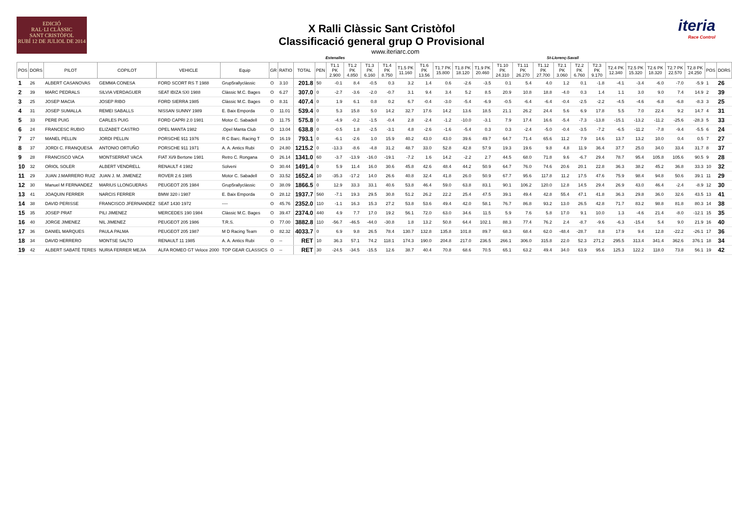EDICIÓ
RAL·LI CLÀSSIC
SANT CRISTÒFOL
RUBÍ 12 DE JULIOL DE 2014
X Ralli Clàssic Sant Cristòfol
Classificació general grup O Provisional
www.iteriarc.com
iteria
Race Control
Estenalles St-Llorenç-Savall
| POS | DORS | PILOT | COPILOT | VEHICLE | Equip | GR | RATIO | TOTAL | PEN | T1.1 PK 2.900 | T1.2 PK 4.850 | T1.3 PK 6.160 | T1.4 PK 8.750 | T1.5 PK 11.160 | T1.6 PK 13.56 | T1.7 PK 15.800 | T1.8 PK 18.120 | T1.9 PK 20.460 | T1.10 PK 24.310 | T1.11 PK 26.270 | T1.12 PK 27.700 | T2.1 PK 3.060 | T2.2 PK 6.760 | T2.3 PK 9.170 | T2.4 PK 12.340 | T2.5 PK 15.320 | T2.6 PK 18.320 | T2.7 PK 22.570 | T2.8 PK 24.250 | POS | DORS |
| --- | --- | --- | --- | --- | --- | --- | --- | --- | --- | --- | --- | --- | --- | --- | --- | --- | --- | --- | --- | --- | --- | --- | --- | --- | --- | --- | --- | --- | --- | --- | --- |
| 1 | 26 | ALBERT CASANOVAS | GEMMA CONESA | FORD SCORT RS T 1988 | Grup5rallyclàssic | O | 3.10 | 201.8 | 50 | -0.1 | 8.4 | -0.5 | 0.3 | 3.2 | 1.4 | 0.6 | -2.6 | -3.5 | 0.1 | 5.4 | 4.0 | 1.2 | 0.1 | -1.8 | -4.1 | -3.4 | -6.0 | -7.0 | -5.9 | 1 | 26 |
| 2 | 39 | MARC PEDRALS | SILVIA VERDAGUER | SEAT IBIZA SXI 1988 | Clàssic M.C. Bages | O | 6.27 | 307.0 | 0 | -2.7 | -3.6 | -2.0 | -0.7 | 3.1 | 9.4 | 3.4 | 5.2 | 8.5 | 20.9 | 10.8 | 18.8 | -4.0 | 0.3 | 1.4 | 1.1 | 3.0 | 9.0 | 7.4 | 14.9 | 2 | 39 |
| 3 | 25 | JOSEP MACIA | JOSEP RIBO | FORD SIERRA 1985 | Clàssic M.C. Bages | O | 8.31 | 407.4 | 0 | 1.9 | 6.1 | 0.8 | 0.2 | 6.7 | -0.4 | -3.0 | -5.4 | -6.9 | -0.5 | -6.4 | -6.4 | -0.4 | -2.5 | -2.2 | -4.5 | -4.6 | -6.8 | -6.8 | -8.3 | 3 | 25 |
| 4 | 31 | JOSEP SUMALLA | REMEI SABALLS | NISSAN SUNNY 1989 | E. Baix Emporda | O | 11.01 | 539.4 | 0 | 5.3 | 15.8 | 5.0 | 14.2 | 32.7 | 17.6 | 14.2 | 13.6 | 18.5 | 21.1 | 26.2 | 24.4 | 5.6 | 6.9 | 17.8 | 5.5 | 7.0 | 22.4 | 9.2 | 14.7 | 4 | 31 |
| 5 | 33 | PERE PUIG | CARLES PUIG | FORD CAPRI 2.0 1981 | Motor C. Sabadell | O | 11.75 | 575.8 | 0 | -4.9 | -0.2 | -1.5 | -0.4 | 2.8 | -2.4 | -1.2 | -10.0 | -3.1 | 7.9 | 17.4 | 16.6 | -5.4 | -7.3 | -13.8 | -15.1 | -13.2 | -11.2 | -25.6 | -28.3 | 5 | 33 |
| 6 | 24 | FRANCESC RUBIO | ELIZABET CASTRO | OPEL MANTA 1982 | .Opel Manta Club | O | 13.04 | 638.8 | 0 | -0.5 | 1.8 | -2.5 | -3.1 | 4.8 | -2.6 | -1.6 | -5.4 | 0.3 | 0.3 | -2.4 | -5.0 | -0.4 | -3.5 | -7.2 | -6.5 | -11.2 | -7.8 | -9.4 | -5.5 | 6 | 24 |
| 7 | 27 | MANEL PELLIN | JORDI PELLIN | PORSCHE 911 1976 | R C Barc. Racing T | O | 16.19 | 793.1 | 0 | -6.1 | -2.6 | 1.0 | 15.9 | 40.2 | 43.0 | 43.0 | 39.6 | 49.7 | 64.7 | 71.4 | 65.6 | 11.2 | 7.9 | 14.6 | 13.7 | 13.2 | 10.0 | 0.4 | 0.5 | 7 | 27 |
| 8 | 37 | JORDI C. FRANQUESA | ANTONIO ORTUÑO | PORSCHE 911 1971 | A. A. Antics Rubi | O | 24.80 | 1215.2 | 0 | -13.3 | -8.6 | -4.8 | 31.2 | 48.7 | 33.0 | 52.8 | 42.8 | 57.9 | 19.3 | 19.6 | 9.8 | 4.8 | 11.9 | 36.4 | 37.7 | 25.0 | 34.0 | 33.4 | 31.7 | 8 | 37 |
| 9 | 28 | FRANCISCO VACA | MONTSERRAT VACA | FIAT Xi/9 Bertone 1981 | Retro C. Rongana | O | 26.14 | 1341.0 | 60 | -3.7 | -13.9 | -16.0 | -19.1 | -7.2 | 1.6 | 14.2 | -2.2 | 2.7 | 44.5 | 68.0 | 71.8 | 9.6 | -6.7 | 29.4 | 78.7 | 95.4 | 105.8 | 105.6 | 90.5 | 9 | 28 |
| 10 | 32 | ORIOL SOLER | ALBERT VENDRELL | RENAULT 4 1982 | Solveni | O | 30.44 | 1491.4 | 0 | 5.9 | 11.4 | 16.0 | 30.6 | 45.8 | 42.6 | 48.4 | 44.2 | 50.9 | 64.7 | 76.0 | 74.6 | 20.6 | 20.1 | 22.8 | 36.3 | 38.2 | 45.2 | 36.8 | 33.3 | 10 | 32 |
| 11 | 29 | JUAN J.MARRERO RUIZ | JUAN J. M. JIMENEZ | ROVER 2.6 1985 | Motor C. Sabadell | O | 33.52 | 1652.4 | 10 | -35.3 | -17.2 | 14.0 | 26.6 | 40.8 | 32.4 | 41.8 | 26.0 | 50.9 | 67.7 | 95.6 | 117.8 | 11.2 | 17.5 | 47.6 | 75.9 | 98.4 | 94.8 | 50.6 | 39.1 | 11 | 29 |
| 12 | 30 | Manuel M FERNANDEZ | MARIUS LLONGUERAS | PEUGEOT 205 1984 | Grup5rallyclàssic | O | 38.09 | 1866.5 | 0 | 12.9 | 33.3 | 33.1 | 40.6 | 53.8 | 46.4 | 59.0 | 63.8 | 83.1 | 90.1 | 106.2 | 120.0 | 12.8 | 14.5 | 29.4 | 26.9 | 43.0 | 46.4 | -2.4 | -8.9 | 12 | 30 |
| 13 | 41 | JOAQUIN FERRER | NARCIS FERRER | BMW 320 i 1987 | E. Baix Emporda | O | 28.12 | 1937.7 | 560 | -7.1 | 19.3 | 29.5 | 30.8 | 51.2 | 26.2 | 22.2 | 25.4 | 47.5 | 39.1 | 49.4 | 42.8 | 55.4 | 47.1 | 41.8 | 36.3 | 29.8 | 36.0 | 32.6 | 43.5 | 13 | 41 |
| 14 | 38 | DAVID PERISSE | FRANCISCO JFERNANDEZ | SEAT 1430 1972 | ---- | O | 45.76 | 2352.0 | 110 | -1.1 | 16.3 | 15.3 | 27.2 | 53.8 | 53.6 | 49.4 | 42.0 | 58.1 | 76.7 | 86.8 | 93.2 | 13.0 | 26.5 | 42.8 | 71.7 | 83.2 | 98.8 | 81.8 | 80.3 | 14 | 38 |
| 15 | 35 | JOSEP PRAT | PILI JIMENEZ | MERCEDES 190 1984 | Clàssic M.C. Bages | O | 39.47 | 2374.0 | 440 | 4.9 | 7.7 | 17.0 | 19.2 | 56.1 | 72.0 | 63.0 | 34.6 | 11.5 | 5.9 | 7.6 | 5.8 | 17.0 | 9.1 | 10.0 | 1.3 | -4.6 | 21.4 | -8.0 | -12.1 | 15 | 35 |
| 16 | 40 | JORGE JIMENEZ | NIL JIMENEZ | PEUGEOT 205 1986 | T.R.S. | O | 77.00 | 3882.8 | 110 | -56.7 | -46.5 | -44.0 | -30.8 | 1.8 | 13.2 | 50.8 | 64.4 | 102.1 | 88.3 | 77.4 | 76.2 | 2.4 | -8.7 | -9.6 | -6.3 | -15.4 | 5.4 | 9.0 | 21.9 | 16 | 40 |
| 17 | 36 | DANIEL MARQUES | PAULA PALMA | PEUGEOT 205 1987 | M D Racing Team | O | 82.32 | 4033.7 | 0 | 6.9 | 9.8 | 26.5 | 78.4 | 130.7 | 132.8 | 135.8 | 101.8 | 89.7 | 68.3 | 68.4 | 62.0 | -48.4 | -28.7 | 8.8 | 17.9 | 9.4 | 12.8 | -22.2 | -26.1 | 17 | 36 |
| 18 | 34 | DAVID HERRERO | MONTSE SALTO | RENAULT 11 1985 | A. A. Antics Rubi | O | -- | RET | 10 | 36.3 | 57.1 | 74.2 | 118.1 | 174.3 | 190.0 | 204.8 | 217.0 | 236.5 | 266.1 | 306.0 | 315.8 | 22.0 | 52.3 | 271.2 | 295.5 | 313.4 | 341.4 | 362.6 | 376.1 | 18 | 34 |
| 19 | 42 | ALBERT SABATÉ TERES | NURIA FERRER MEJIA | ALFA ROMEO GT Veloce 2000 | TOP GEAR CLASSICS | O | -- | RET | 30 | -24.5 | -34.5 | -15.5 | 12.6 | 38.7 | 40.4 | 70.8 | 68.6 | 70.5 | 65.1 | 63.2 | 49.4 | 34.0 | 63.9 | 95.6 | 125.3 | 122.2 | 118.0 | 73.8 | 56.1 | 19 | 42 |